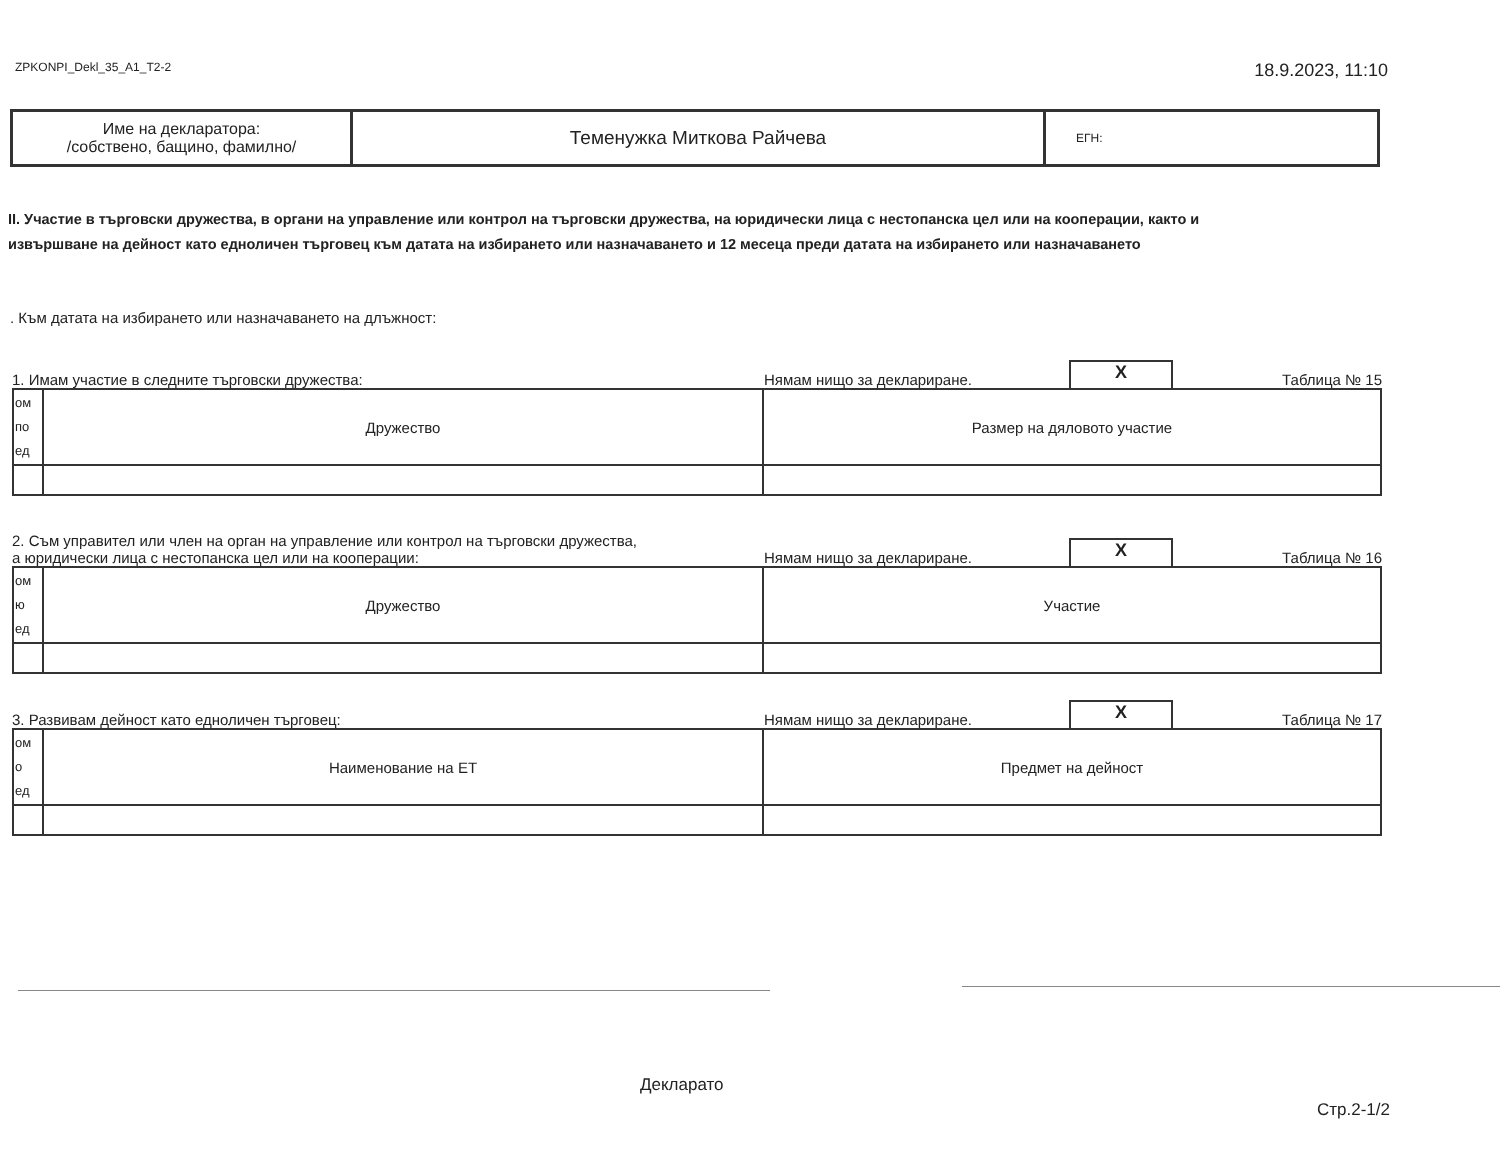ZPKONPI_Dekl_35_A1_T2-2 18.9.2023, 11:10
| Име на декларатора: /собствено, бащино, фамилно/ | Теменужка Миткова Райчева | ЕГН: |
II. Участие в търговски дружества, в органи на управление или контрол на търговски дружества, на юридически лица с нестопанска цел или на кооперации, както и
извършване на дейност като едноличен търговец към датата на избирането или назначаването и 12 месеца преди датата на избирането или назначаването
. Към датата на избирането или назначаването на длъжност:
1. Имам участие в следните търговски дружества: Нямам нищо за деклариране. X Таблица № 15
| ом по ед | Дружество | Размер на дяловото участие |
2. Съм управител или член на орган на управление или контрол на търговски дружества,
а юридически лица с нестопанска цел или на кооперации: Нямам нищо за деклариране. X Таблица № 16
| ом ю ед | Дружество | Участие |
3. Развивам дейност като едноличен търговец: Нямам нищо за деклариране. X Таблица № 17
| ом о ед | Наименование на ЕТ | Предмет на дейност |
Деклара­то
Стр.2-1/2